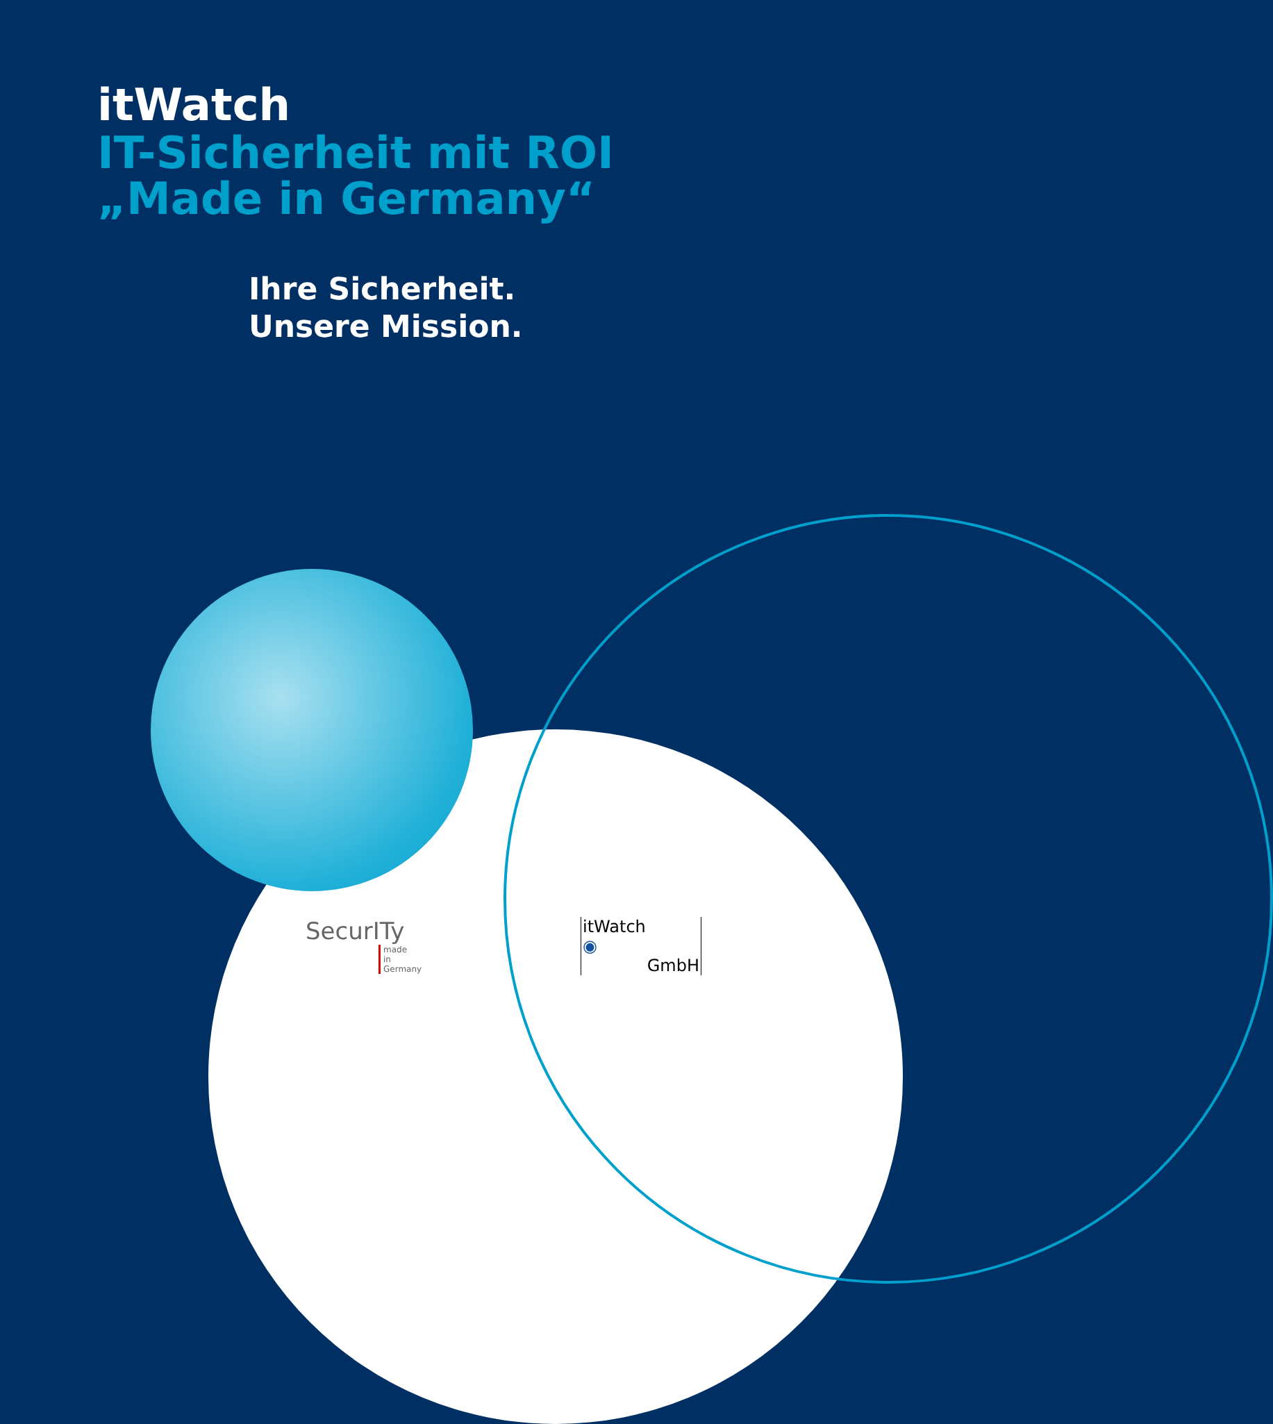itWatch
IT-Sicherheit mit ROI
„Made in Germany“
Ihre Sicherheit.
Unsere Mission.
SecurITy
made
in
Germany
itWatch
◉
GmbH